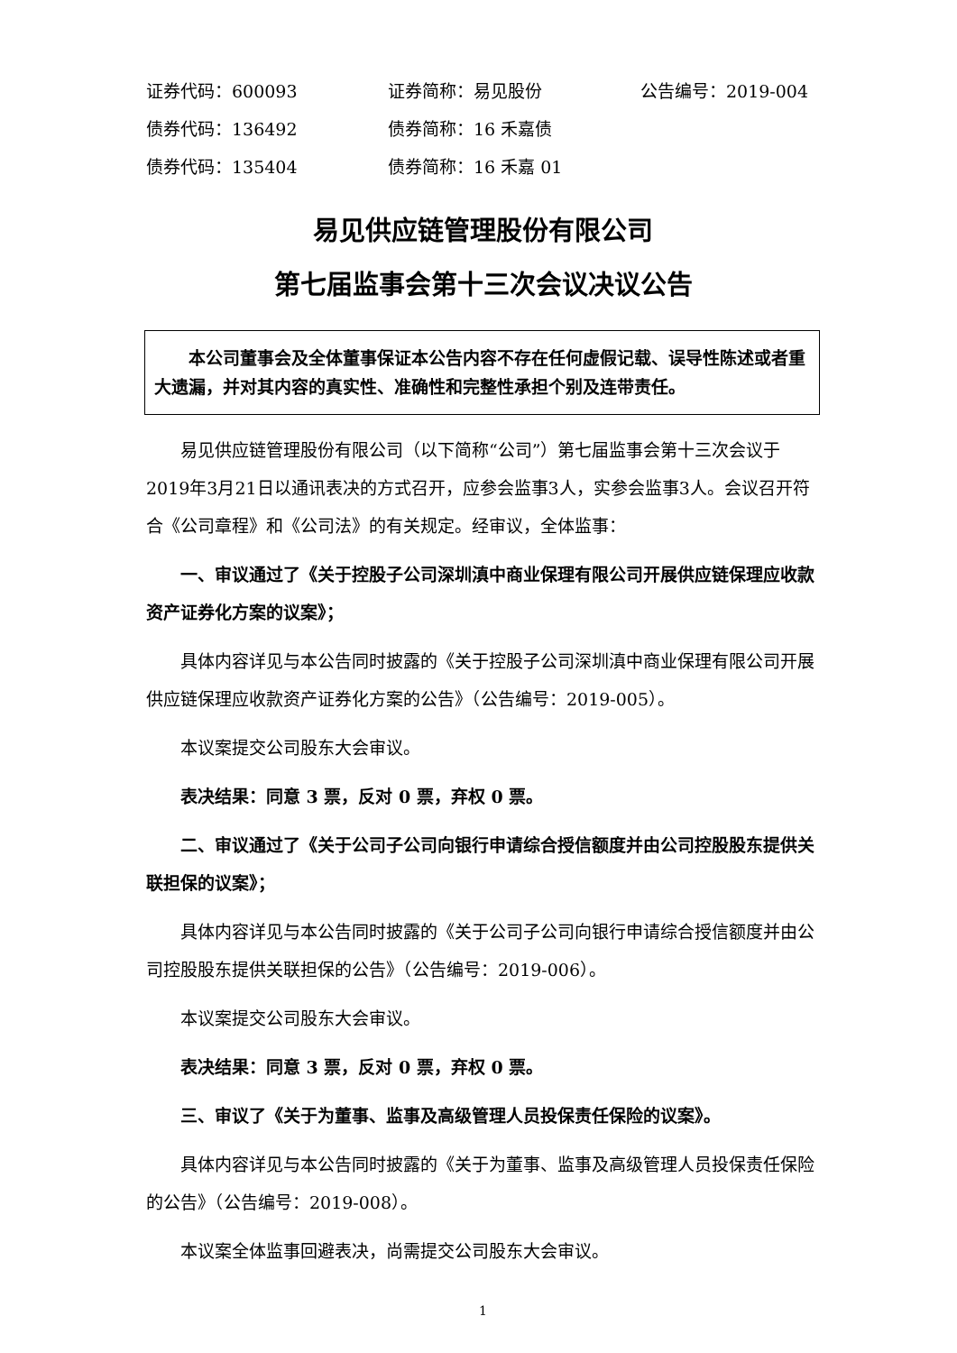证券代码：600093 证券简称：易见股份 公告编号：2019-004
债券代码：136492 债券简称：16 禾嘉债
债券代码：135404 债券简称：16 禾嘉 01
易见供应链管理股份有限公司
第七届监事会第十三次会议决议公告
本公司董事会及全体董事保证本公告内容不存在任何虚假记载、误导性陈述或者重大遗漏，并对其内容的真实性、准确性和完整性承担个别及连带责任。
易见供应链管理股份有限公司（以下简称“公司”）第七届监事会第十三次会议于2019年3月21日以通讯表决的方式召开，应参会监事3人，实参会监事3人。会议召开符合《公司章程》和《公司法》的有关规定。经审议，全体监事：
一、审议通过了《关于控股子公司深圳滇中商业保理有限公司开展供应链保理应收款资产证券化方案的议案》；
具体内容详见与本公告同时披露的《关于控股子公司深圳滇中商业保理有限公司开展供应链保理应收款资产证券化方案的公告》（公告编号：2019-005）。
本议案提交公司股东大会审议。
表决结果：同意 3 票，反对 0 票，弃权 0 票。
二、审议通过了《关于公司子公司向银行申请综合授信额度并由公司控股股东提供关联担保的议案》；
具体内容详见与本公告同时披露的《关于公司子公司向银行申请综合授信额度并由公司控股股东提供关联担保的公告》（公告编号：2019-006）。
本议案提交公司股东大会审议。
表决结果：同意 3 票，反对 0 票，弃权 0 票。
三、审议了《关于为董事、监事及高级管理人员投保责任保险的议案》。
具体内容详见与本公告同时披露的《关于为董事、监事及高级管理人员投保责任保险的公告》（公告编号：2019-008）。
本议案全体监事回避表决，尚需提交公司股东大会审议。
1